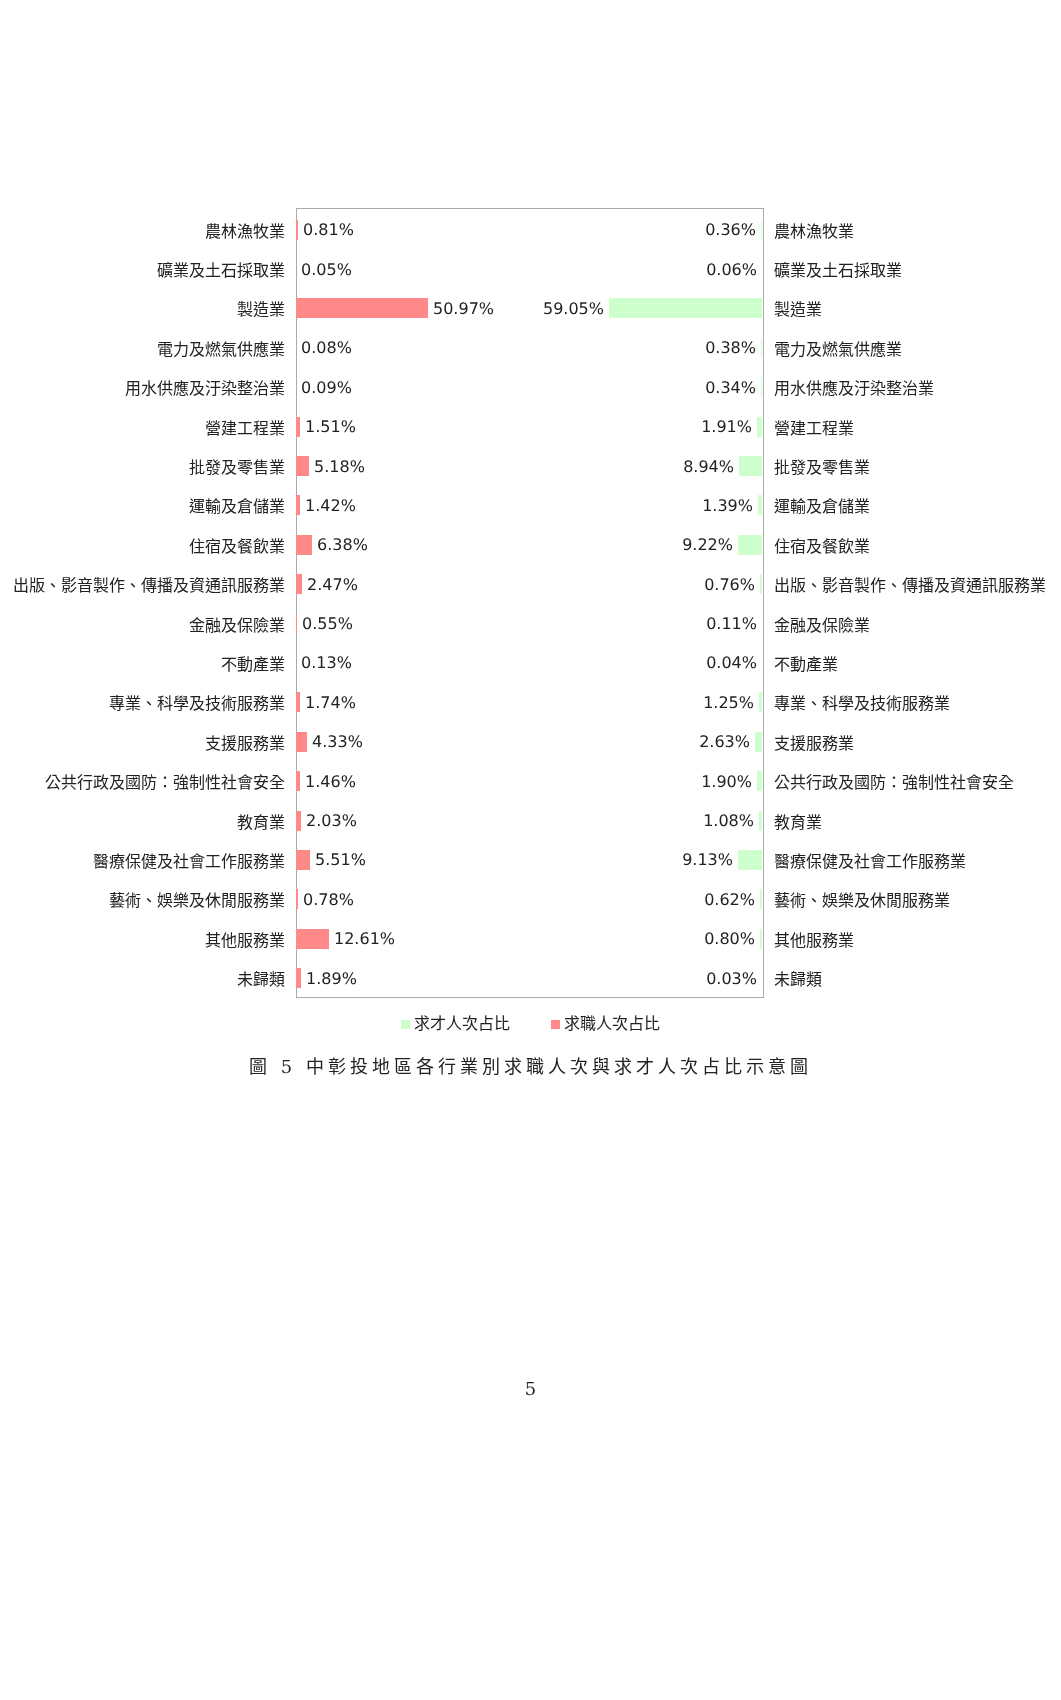農林漁牧業
0.81% 0.36% 農林漁牧業
礦業及土石採取業
0.05% 0.06% 礦業及土石採取業
製造業
50.97% 59.05% 製造業
電力及燃氣供應業
0.08% 0.38% 電力及燃氣供應業
用水供應及汙染整治業
0.09% 0.34% 用水供應及汙染整治業
營建工程業
1.51% 1.91% 營建工程業
批發及零售業
5.18% 8.94% 批發及零售業
運輸及倉儲業
1.42% 1.39% 運輸及倉儲業
住宿及餐飲業
6.38% 9.22% 住宿及餐飲業
出版、影音製作、傳播及資通訊服務業
2.47% 0.76% 出版、影音製作、傳播及資通訊服務業
金融及保險業
0.55% 0.11% 金融及保險業
不動產業
0.13% 0.04% 不動產業
專業、科學及技術服務業
1.74% 1.25% 專業、科學及技術服務業
支援服務業
4.33% 2.63% 支援服務業
公共行政及國防：強制性社會安全
1.46% 1.90% 公共行政及國防：強制性社會安全
教育業
2.03% 1.08% 教育業
醫療保健及社會工作服務業
5.51% 9.13% 醫療保健及社會工作服務業
藝術、娛樂及休閒服務業
0.78% 0.62% 藝術、娛樂及休閒服務業
其他服務業
12.61% 0.80% 其他服務業
未歸類
1.89% 0.03% 未歸類
求才人次占比 求職人次占比
圖 5 中彰投地區各行業別求職人次與求才人次占比示意圖
5